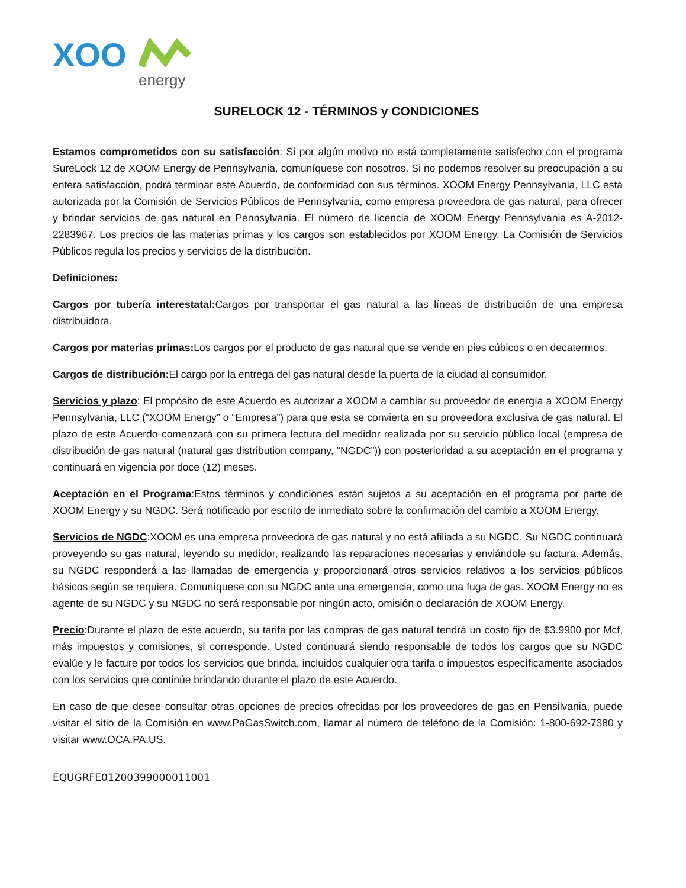XOO
energy
SURELOCK 12 - TÉRMINOS y CONDICIONES
Estamos comprometidos con su satisfacción: Si por algún motivo no está completamente satisfecho con el programa SureLock 12 de XOOM Energy de Pennsylvania, comuníquese con nosotros. Si no podemos resolver su preocupación a su entera satisfacción, podrá terminar este Acuerdo, de conformidad con sus términos. XOOM Energy Pennsylvania, LLC está autorizada por la Comisión de Servicios Públicos de Pennsylvania, como empresa proveedora de gas natural, para ofrecer y brindar servicios de gas natural en Pennsylvania. El número de licencia de XOOM Energy Pennsylvania es A-2012-2283967. Los precios de las materias primas y los cargos son establecidos por XOOM Energy. La Comisión de Servicios Públicos regula los precios y servicios de la distribución.
Definiciones:
Cargos por tubería interestatal: Cargos por transportar el gas natural a las líneas de distribución de una empresa distribuidora.
Cargos por materias primas: Los cargos por el producto de gas natural que se vende en pies cúbicos o en decatermos.
Cargos de distribución: El cargo por la entrega del gas natural desde la puerta de la ciudad al consumidor.
Servicios y plazo: El propósito de este Acuerdo es autorizar a XOOM a cambiar su proveedor de energía a XOOM Energy Pennsylvania, LLC (“XOOM Energy” o “Empresa”) para que esta se convierta en su proveedora exclusiva de gas natural. El plazo de este Acuerdo comenzará con su primera lectura del medidor realizada por su servicio público local (empresa de distribución de gas natural (natural gas distribution company, “NGDC”)) con posterioridad a su aceptación en el programa y continuará en vigencia por doce (12) meses.
Aceptación en el Programa:Estos términos y condiciones están sujetos a su aceptación en el programa por parte de XOOM Energy y su NGDC. Será notificado por escrito de inmediato sobre la confirmación del cambio a XOOM Energy.
Servicios de NGDC:XOOM es una empresa proveedora de gas natural y no está afiliada a su NGDC. Su NGDC continuará proveyendo su gas natural, leyendo su medidor, realizando las reparaciones necesarias y enviándole su factura. Además, su NGDC responderá a las llamadas de emergencia y proporcionará otros servicios relativos a los servicios públicos básicos según se requiera. Comuníquese con su NGDC ante una emergencia, como una fuga de gas. XOOM Energy no es agente de su NGDC y su NGDC no será responsable por ningún acto, omisión o declaración de XOOM Energy.
Precio:Durante el plazo de este acuerdo, su tarifa por las compras de gas natural tendrá un costo fijo de $3.9900 por Mcf, más impuestos y comisiones, si corresponde. Usted continuará siendo responsable de todos los cargos que su NGDC evalúe y le facture por todos los servicios que brinda, incluidos cualquier otra tarifa o impuestos específicamente asociados con los servicios que continúe brindando durante el plazo de este Acuerdo.
En caso de que desee consultar otras opciones de precios ofrecidas por los proveedores de gas en Pensilvania, puede visitar el sitio de la Comisión en www.PaGasSwitch.com, llamar al número de teléfono de la Comisión: 1-800-692-7380 y visitar www.OCA.PA.US.
EQUGRFE01200399000011001